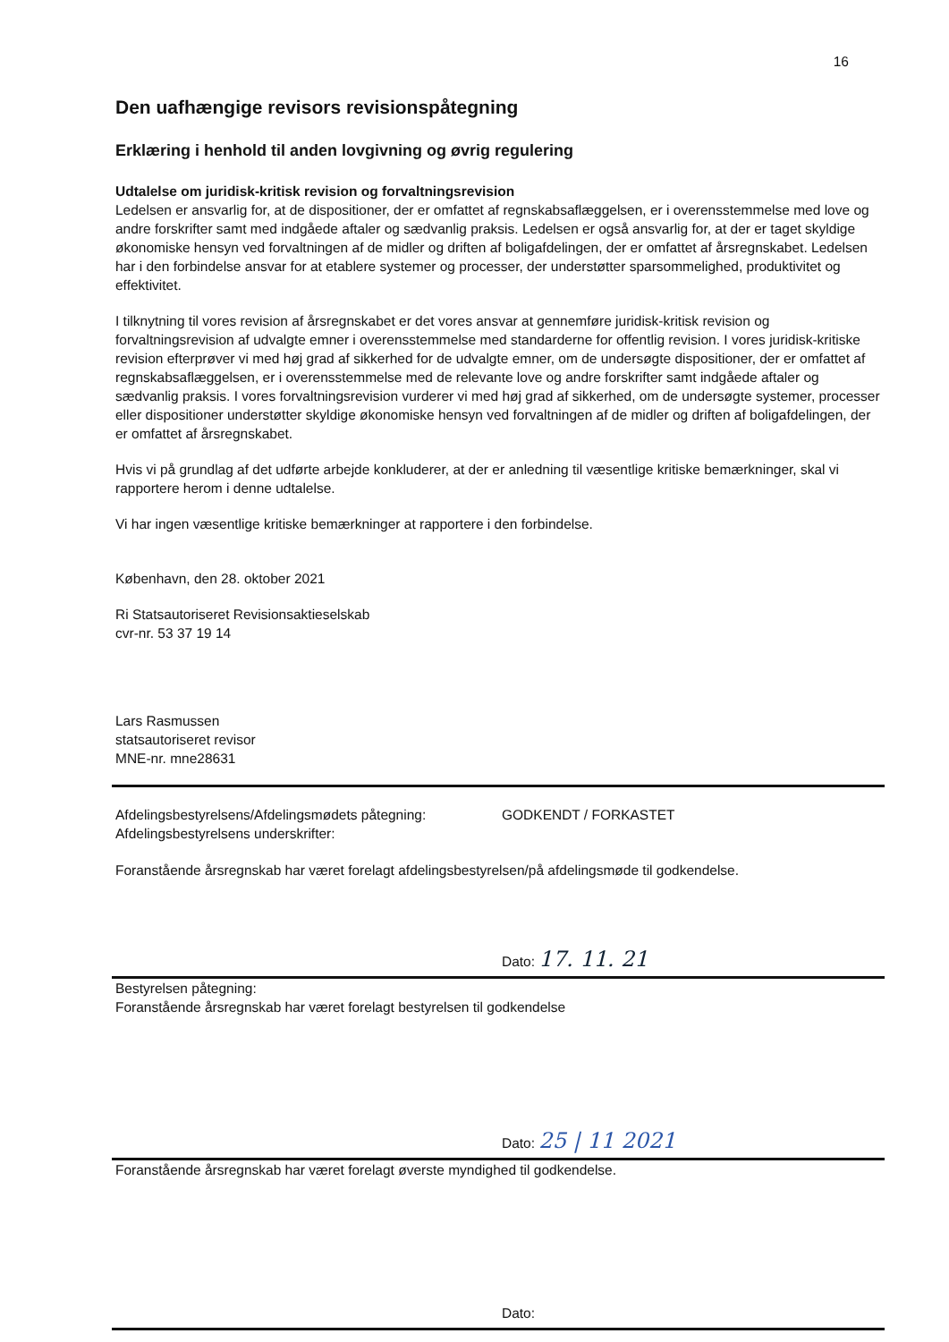16
Den uafhængige revisors revisionspåtegning
Erklæring i henhold til anden lovgivning og øvrig regulering
Udtalelse om juridisk-kritisk revision og forvaltningsrevision
Ledelsen er ansvarlig for, at de dispositioner, der er omfattet af regnskabsaflæggelsen, er i overensstemmelse med love og andre forskrifter samt med indgåede aftaler og sædvanlig praksis. Ledelsen er også ansvarlig for, at der er taget skyldige økonomiske hensyn ved forvaltningen af de midler og driften af boligafdelingen, der er omfattet af årsregnskabet. Ledelsen har i den forbindelse ansvar for at etablere systemer og processer, der understøtter sparsommelighed, produktivitet og effektivitet.
I tilknytning til vores revision af årsregnskabet er det vores ansvar at gennemføre juridisk-kritisk revision og forvaltningsrevision af udvalgte emner i overensstemmelse med standarderne for offentlig revision. I vores juridisk-kritiske revision efterprøver vi med høj grad af sikkerhed for de udvalgte emner, om de undersøgte dispositioner, der er omfattet af regnskabsaflæggelsen, er i overensstemmelse med de relevante love og andre forskrifter samt indgåede aftaler og sædvanlig praksis. I vores forvaltningsrevision vurderer vi med høj grad af sikkerhed, om de undersøgte systemer, processer eller dispositioner understøtter skyldige økonomiske hensyn ved forvaltningen af de midler og driften af boligafdelingen, der er omfattet af årsregnskabet.
Hvis vi på grundlag af det udførte arbejde konkluderer, at der er anledning til væsentlige kritiske bemærkninger, skal vi rapportere herom i denne udtalelse.
Vi har ingen væsentlige kritiske bemærkninger at rapportere i den forbindelse.
København, den 28. oktober 2021
Ri Statsautoriseret Revisionsaktieselskab
cvr-nr. 53 37 19 14
Lars Rasmussen
statsautoriseret revisor
MNE-nr. mne28631
Afdelingsbestyrelsens/Afdelingsmødets påtegning:
Afdelingsbestyrelsens underskrifter:
GODKENDT / FORKASTET
Foranstående årsregnskab har været forelagt afdelingsbestyrelsen/på afdelingsmøde til godkendelse.
Dato: 17. 11. 21
Bestyrelsen påtegning:
Foranstående årsregnskab har været forelagt bestyrelsen til godkendelse
Dato: 25 | 11 2021
Foranstående årsregnskab har været forelagt øverste myndighed til godkendelse.
Dato: